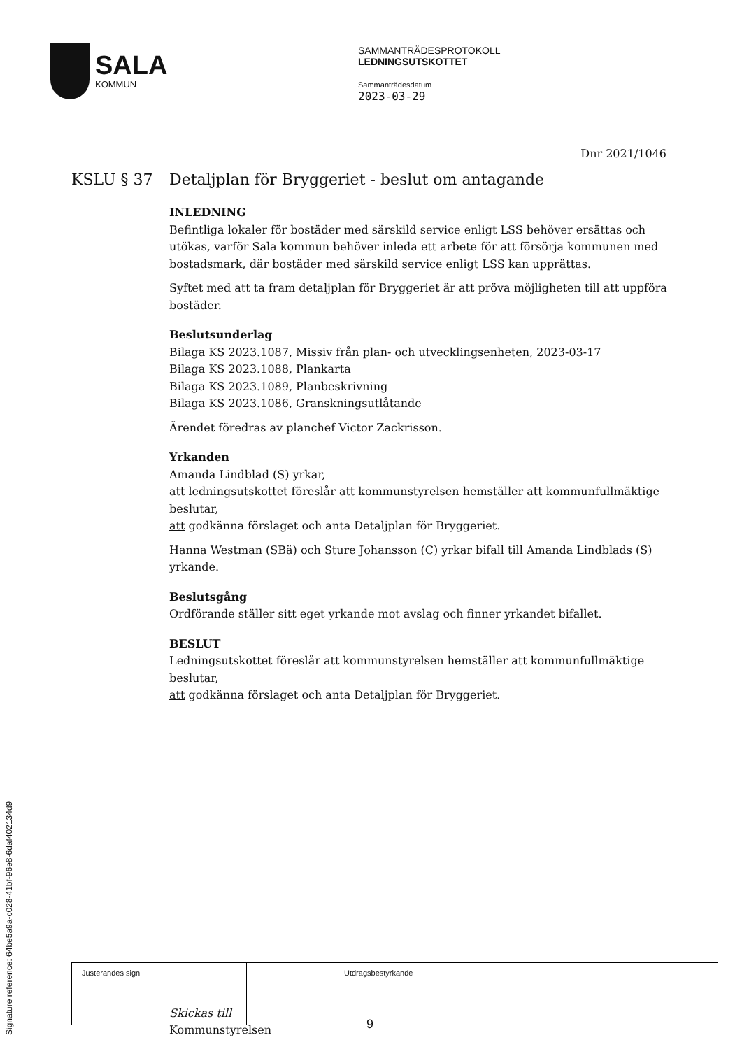SALA
KOMMUN
SAMMANTRÄDESPROTOKOLL
LEDNINGSUTSKOTTET
Sammanträdesdatum
2023-03-29
Dnr 2021/1046
KSLU § 37 Detaljplan för Bryggeriet - beslut om antagande
INLEDNING
Befintliga lokaler för bostäder med särskild service enligt LSS behöver ersättas och utökas, varför Sala kommun behöver inleda ett arbete för att försörja kommunen med bostadsmark, där bostäder med särskild service enligt LSS kan upprättas.
Syftet med att ta fram detaljplan för Bryggeriet är att pröva möjligheten till att uppföra bostäder.
Beslutsunderlag
Bilaga KS 2023.1087, Missiv från plan- och utvecklingsenheten, 2023-03-17
Bilaga KS 2023.1088, Plankarta
Bilaga KS 2023.1089, Planbeskrivning
Bilaga KS 2023.1086, Granskningsutlåtande
Ärendet föredras av planchef Victor Zackrisson.
Yrkanden
Amanda Lindblad (S) yrkar,
att ledningsutskottet föreslår att kommunstyrelsen hemställer att kommunfullmäktige beslutar,
att godkänna förslaget och anta Detaljplan för Bryggeriet.
Hanna Westman (SBä) och Sture Johansson (C) yrkar bifall till Amanda Lindblads (S) yrkande.
Beslutsgång
Ordförande ställer sitt eget yrkande mot avslag och finner yrkandet bifallet.
BESLUT
Ledningsutskottet föreslår att kommunstyrelsen hemställer att kommunfullmäktige beslutar,
att godkänna förslaget och anta Detaljplan för Bryggeriet.
Skickas till
Kommunstyrelsen
| Justerandes sign | | | Utdragsbestyrkande |
9
Signature reference: 64be5a9a-c028-41bf-96e8-6daf402134d9